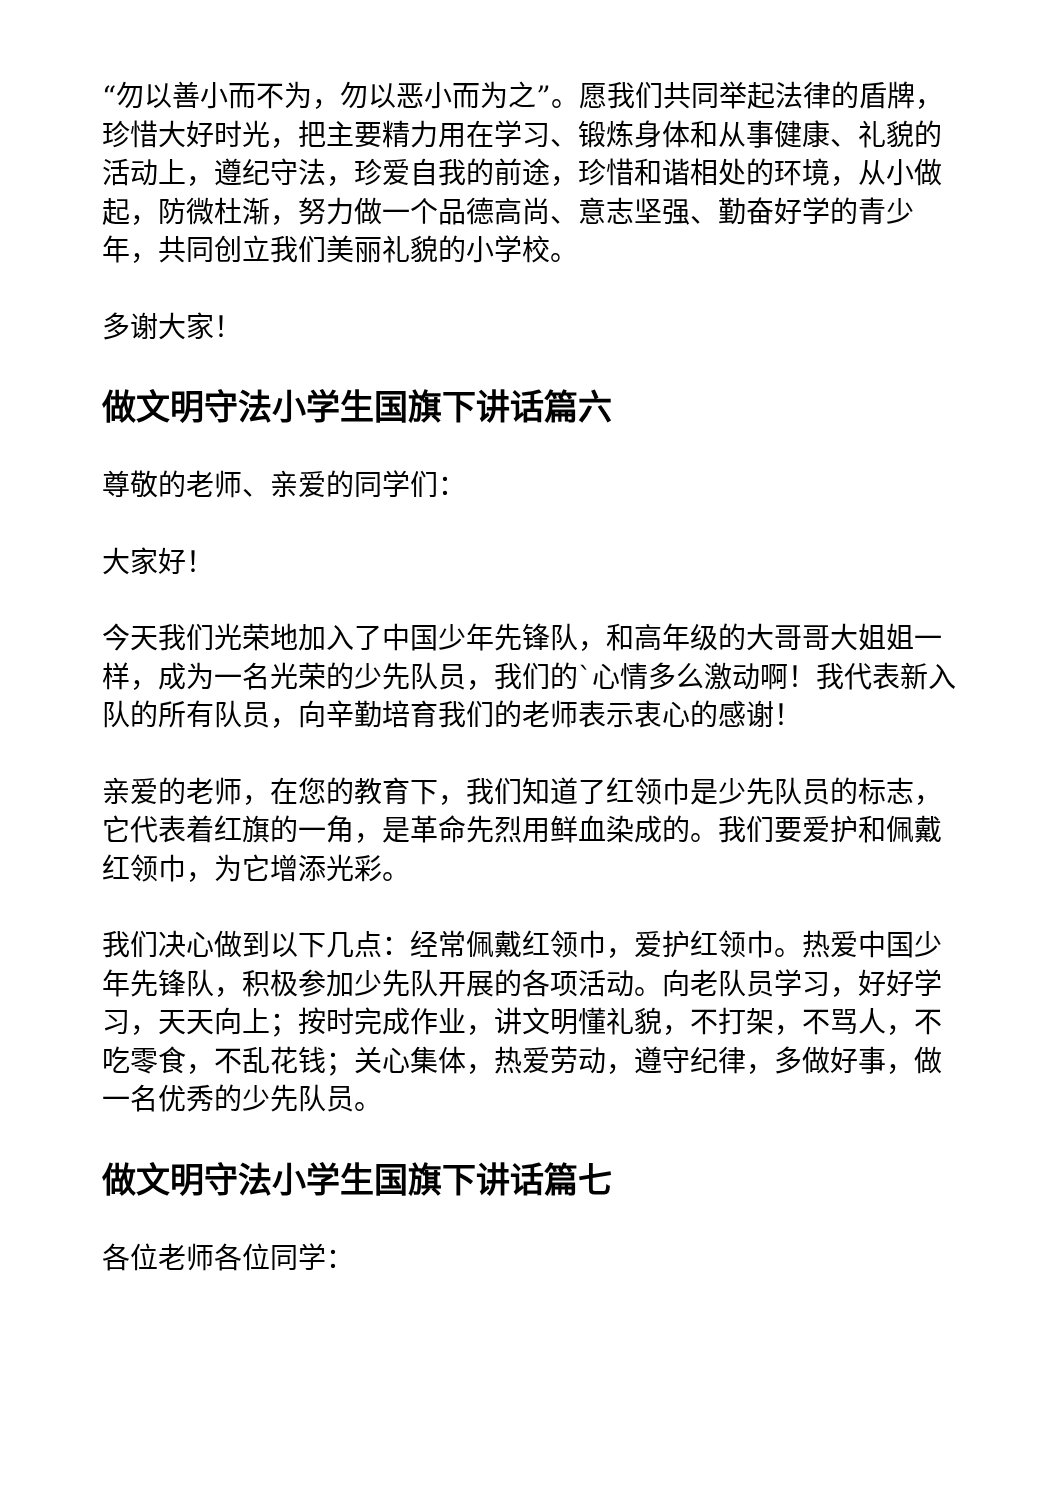“勿以善小而不为，勿以恶小而为之”。愿我们共同举起法律的盾牌，珍惜大好时光，把主要精力用在学习、锻炼身体和从事健康、礼貌的活动上，遵纪守法，珍爱自我的前途，珍惜和谐相处的环境，从小做起，防微杜渐，努力做一个品德高尚、意志坚强、勤奋好学的青少年，共同创立我们美丽礼貌的小学校。
多谢大家！
做文明守法小学生国旗下讲话篇六
尊敬的老师、亲爱的同学们：
大家好！
今天我们光荣地加入了中国少年先锋队，和高年级的大哥哥大姐姐一样，成为一名光荣的少先队员，我们的`心情多么激动啊！我代表新入队的所有队员，向辛勤培育我们的老师表示衷心的感谢！
亲爱的老师，在您的教育下，我们知道了红领巾是少先队员的标志，它代表着红旗的一角，是革命先烈用鲜血染成的。我们要爱护和佩戴红领巾，为它增添光彩。
我们决心做到以下几点：经常佩戴红领巾，爱护红领巾。热爱中国少年先锋队，积极参加少先队开展的各项活动。向老队员学习，好好学习，天天向上；按时完成作业，讲文明懂礼貌，不打架，不骂人，不吃零食，不乱花钱；关心集体，热爱劳动，遵守纪律，多做好事，做一名优秀的少先队员。
做文明守法小学生国旗下讲话篇七
各位老师各位同学：